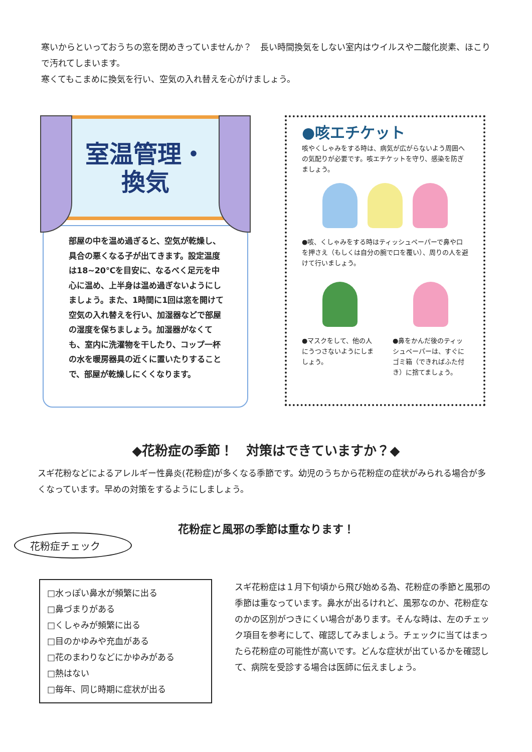寒いからといっておうちの窓を閉めきっていませんか？　長い時間換気をしない室内はウイルスや二酸化炭素、ほこりで汚れてしまいます。
寒くてもこまめに換気を行い、空気の入れ替えを心がけましょう。
室温管理・
換気
部屋の中を温め過ぎると、空気が乾燥し、具合の悪くなる子が出てきます。設定温度は18~20℃を目安に、なるべく足元を中心に温め、上半身は温め過ぎないようにしましょう。また、1時間に1回は窓を開けて空気の入れ替えを行い、加湿器などで部屋の湿度を保ちましょう。加湿器がなくても、室内に洗濯物を干したり、コップ一杯の水を暖房器具の近くに置いたりすることで、部屋が乾燥しにくくなります。
●咳エチケット
咳やくしゃみをする時は、病気が広がらないよう周囲への気配りが必要です。咳エチケットを守り、感染を防ぎましょう。
●咳、くしゃみをする時はティッシュペーパーで鼻や口を押さえ（もしくは自分の腕で口を覆い）、周りの人を避けて行いましょう。
●マスクをして、他の人にうつさないようにしましょう。
●鼻をかんだ後のティッシュペーパーは、すぐにゴミ箱（できればふた付き）に捨てましょう。
◆花粉症の季節！　対策はできていますか？◆
スギ花粉などによるアレルギー性鼻炎(花粉症)が多くなる季節です。幼児のうちから花粉症の症状がみられる場合が多くなっています。早めの対策をするようにしましょう。
花粉症と風邪の季節は重なります！
花粉症チェック
□水っぽい鼻水が頻繁に出る
□鼻づまりがある
□くしゃみが頻繁に出る
□目のかゆみや充血がある
□花のまわりなどにかゆみがある
□熱はない
□毎年、同じ時期に症状が出る
スギ花粉症は１月下旬頃から飛び始める為、花粉症の季節と風邪の季節は重なっています。鼻水が出るけれど、風邪なのか、花粉症なのかの区別がつきにくい場合があります。そんな時は、左のチェック項目を参考にして、確認してみましょう。チェックに当てはまったら花粉症の可能性が高いです。どんな症状が出ているかを確認して、病院を受診する場合は医師に伝えましょう。